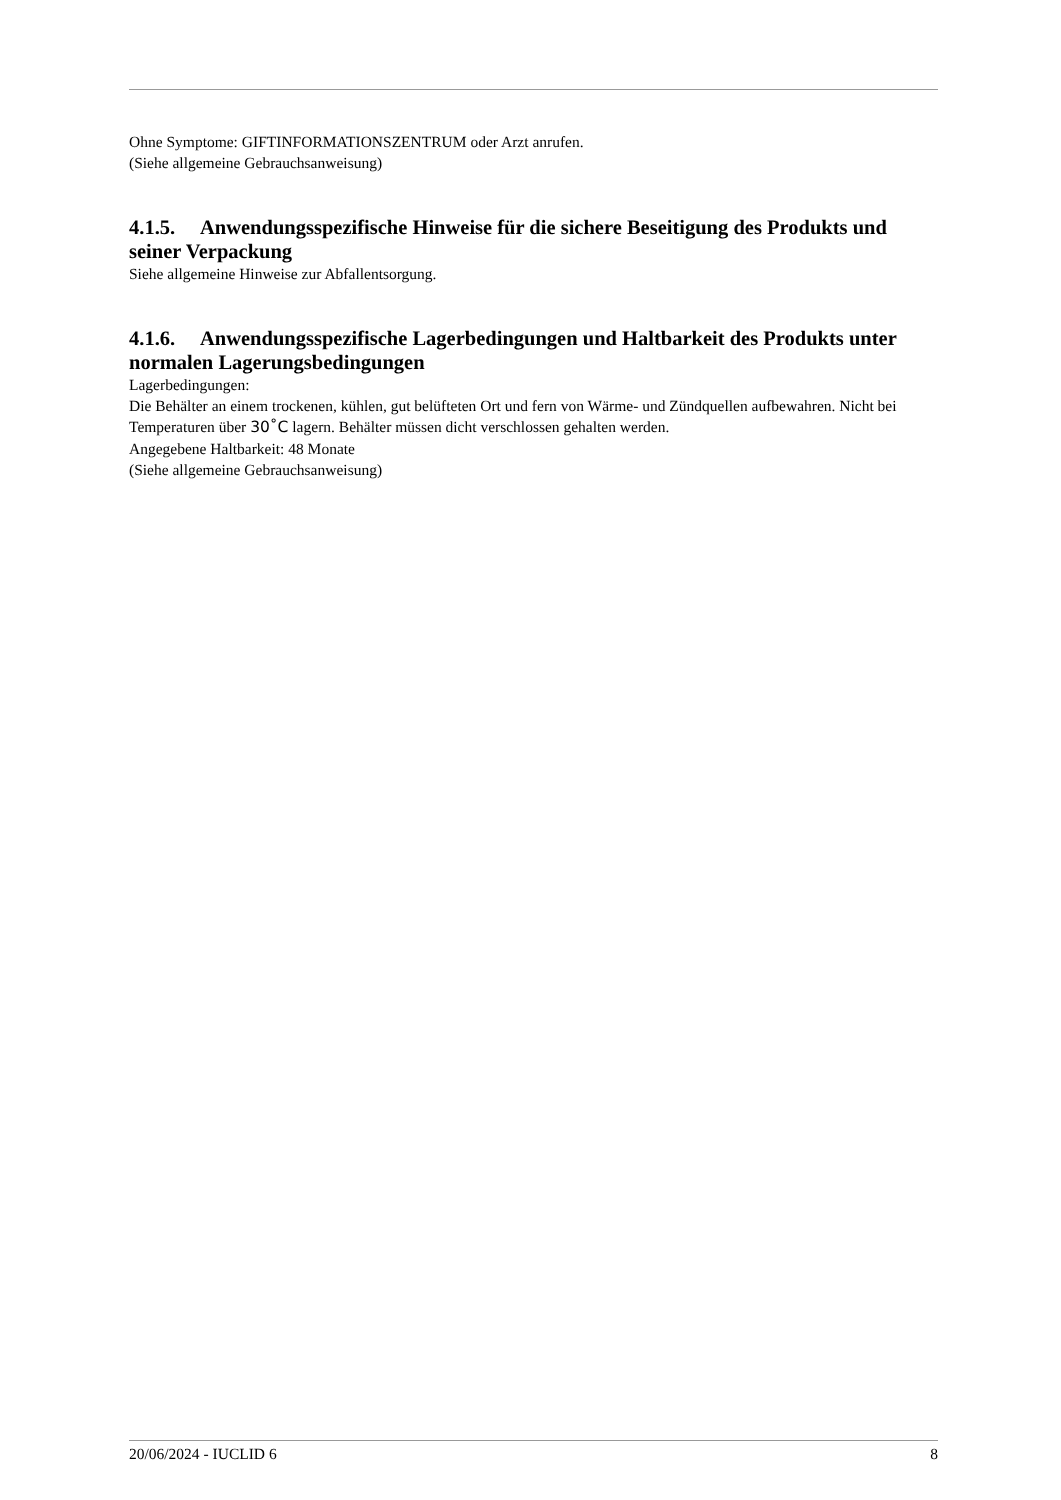Ohne Symptome: GIFTINFORMATIONSZENTRUM oder Arzt anrufen.
(Siehe allgemeine Gebrauchsanweisung)
4.1.5. Anwendungsspezifische Hinweise für die sichere Beseitigung des Produkts und seiner Verpackung
Siehe allgemeine Hinweise zur Abfallentsorgung.
4.1.6. Anwendungsspezifische Lagerbedingungen und Haltbarkeit des Produkts unter normalen Lagerungsbedingungen
Lagerbedingungen:
Die Behälter an einem trockenen, kühlen, gut belüfteten Ort und fern von Wärme- und Zündquellen aufbewahren. Nicht bei Temperaturen über 30˚C lagern. Behälter müssen dicht verschlossen gehalten werden.
Angegebene Haltbarkeit: 48 Monate
(Siehe allgemeine Gebrauchsanweisung)
20/06/2024 - IUCLID 6 8